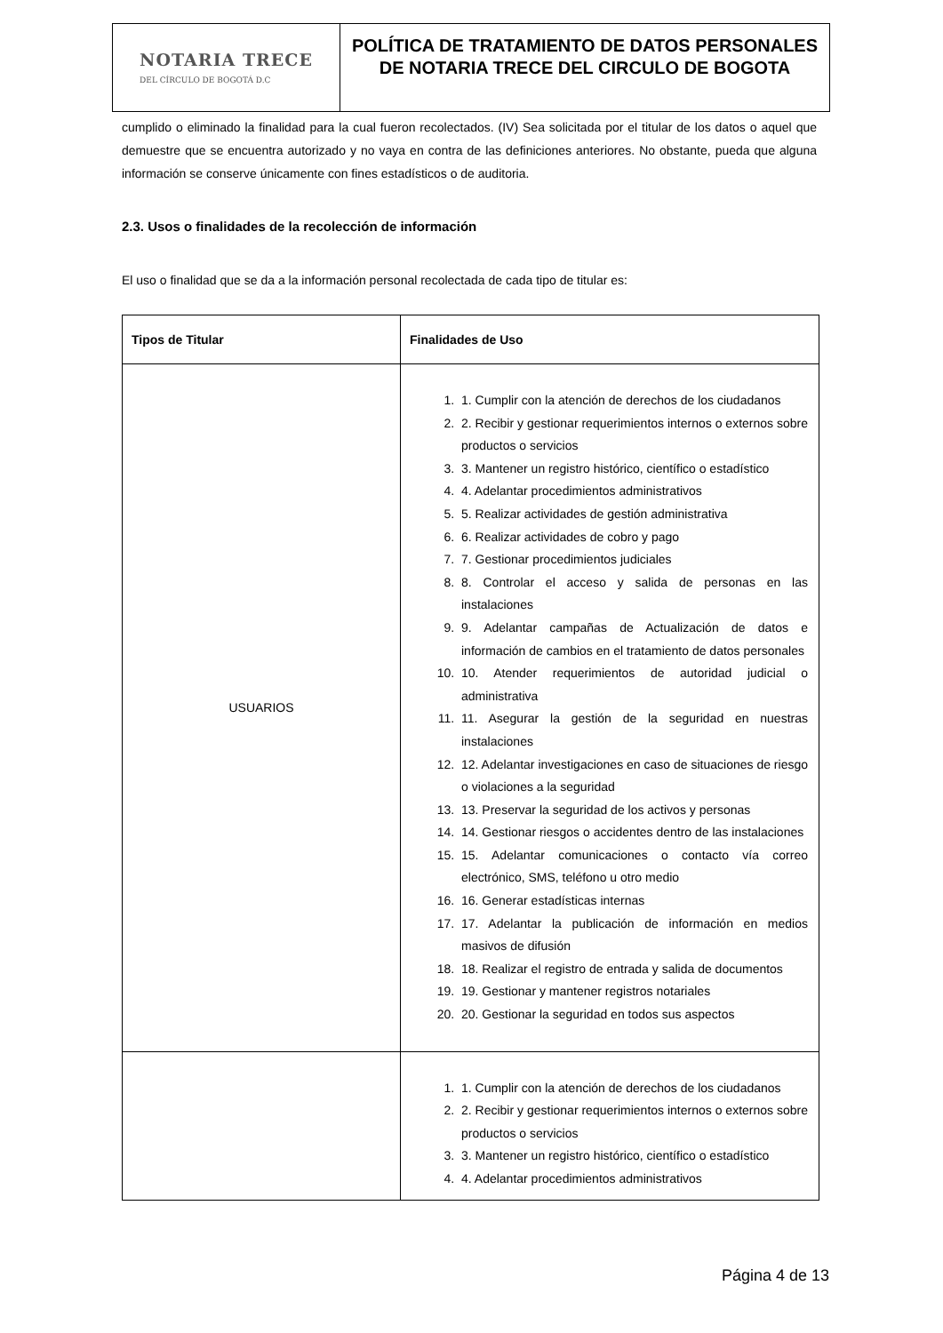NOTARIA TRECE
DEL CÍRCULO DE BOGOTÁ D.C
POLÍTICA DE TRATAMIENTO DE DATOS PERSONALES DE NOTARIA TRECE DEL CIRCULO DE BOGOTA
cumplido o eliminado la finalidad para la cual fueron recolectados. (IV) Sea solicitada por el titular de los datos o aquel que demuestre que se encuentra autorizado y no vaya en contra de las definiciones anteriores. No obstante, pueda que alguna información se conserve únicamente con fines estadísticos o de auditoria.
2.3. Usos o finalidades de la recolección de información
El uso o finalidad que se da a la información personal recolectada de cada tipo de titular es:
| Tipos de Titular | Finalidades de Uso |
| --- | --- |
| USUARIOS | 1. 1. Cumplir con la atención de derechos de los ciudadanos 2. 2. Recibir y gestionar requerimientos internos o externos sobre productos o servicios 3. 3. Mantener un registro histórico, científico o estadístico 4. 4. Adelantar procedimientos administrativos 5. 5. Realizar actividades de gestión administrativa 6. 6. Realizar actividades de cobro y pago 7. 7. Gestionar procedimientos judiciales 8. 8. Controlar el acceso y salida de personas en las instalaciones 9. 9. Adelantar campañas de Actualización de datos e información de cambios en el tratamiento de datos personales 10. 10. Atender requerimientos de autoridad judicial o administrativa 11. 11. Asegurar la gestión de la seguridad en nuestras instalaciones 12. 12. Adelantar investigaciones en caso de situaciones de riesgo o violaciones a la seguridad 13. 13. Preservar la seguridad de los activos y personas 14. 14. Gestionar riesgos o accidentes dentro de las instalaciones 15. 15. Adelantar comunicaciones o contacto vía correo electrónico, SMS, teléfono u otro medio 16. 16. Generar estadísticas internas 17. 17. Adelantar la publicación de información en medios masivos de difusión 18. 18. Realizar el registro de entrada y salida de documentos 19. 19. Gestionar y mantener registros notariales 20. 20. Gestionar la seguridad en todos sus aspectos |
| | 1. 1. Cumplir con la atención de derechos de los ciudadanos 2. 2. Recibir y gestionar requerimientos internos o externos sobre productos o servicios 3. 3. Mantener un registro histórico, científico o estadístico 4. 4. Adelantar procedimientos administrativos |
Página 4 de 13